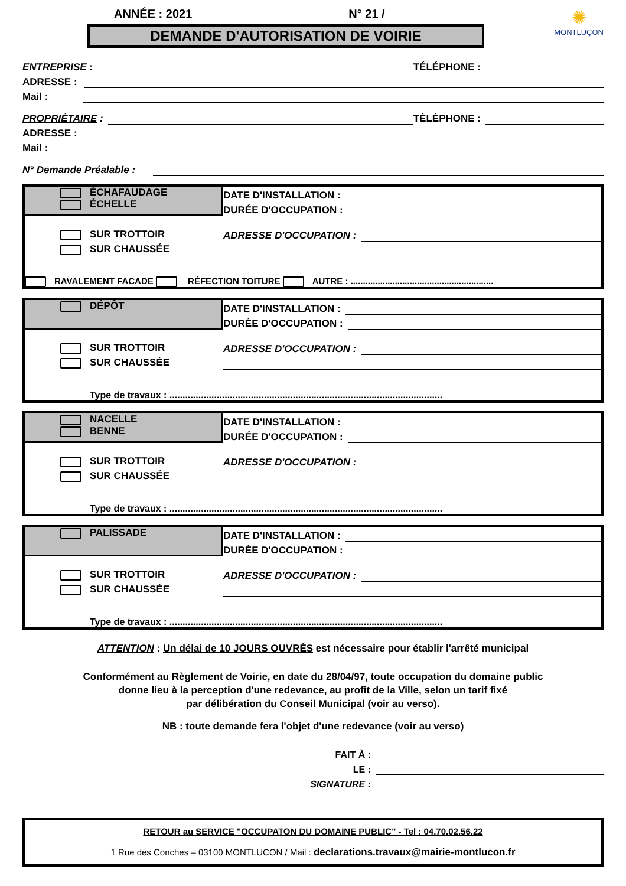ANNÉE : 2021 N° 21 /
DEMANDE D'AUTORISATION DE VOIRIE
✺
MONTLUÇON
ENTREPRISE : TÉLÉPHONE :
ADRESSE :
Mail :
PROPRIÉTAIRE : TÉLÉPHONE :
ADRESSE :
Mail :
N° Demande Préalable :
ÉCHAFAUDAGE
ÉCHELLE
DATE D'INSTALLATION :
DURÉE D'OCCUPATION :
SUR TROTTOIR
SUR CHAUSSÉE
ADRESSE D'OCCUPATION :
RAVALEMENT FACADE RÉFECTION TOITURE AUTRE : ..........................................................
DÉPÔT
DATE D'INSTALLATION :
DURÉE D'OCCUPATION :
SUR TROTTOIR
SUR CHAUSSÉE
ADRESSE D'OCCUPATION :
Type de travaux : ........................................................................................................
NACELLE
BENNE
DATE D'INSTALLATION :
DURÉE D'OCCUPATION :
SUR TROTTOIR
SUR CHAUSSÉE
ADRESSE D'OCCUPATION :
Type de travaux : ........................................................................................................
PALISSADE
DATE D'INSTALLATION :
DURÉE D'OCCUPATION :
SUR TROTTOIR
SUR CHAUSSÉE
ADRESSE D'OCCUPATION :
Type de travaux : ........................................................................................................
ATTENTION : Un délai de 10 JOURS OUVRÉS est nécessaire pour établir l'arrêté municipal
Conformément au Règlement de Voirie, en date du 28/04/97, toute occupation du domaine public
donne lieu à la perception d'une redevance, au profit de la Ville, selon un tarif fixé
par délibération du Conseil Municipal (voir au verso).
NB : toute demande fera l'objet d'une redevance (voir au verso)
FAIT À :
LE :
SIGNATURE :
RETOUR au SERVICE "OCCUPATON DU DOMAINE PUBLIC" - Tel : 04.70.02.56.22
1 Rue des Conches – 03100 MONTLUCON / Mail : declarations.travaux@mairie-montlucon.fr